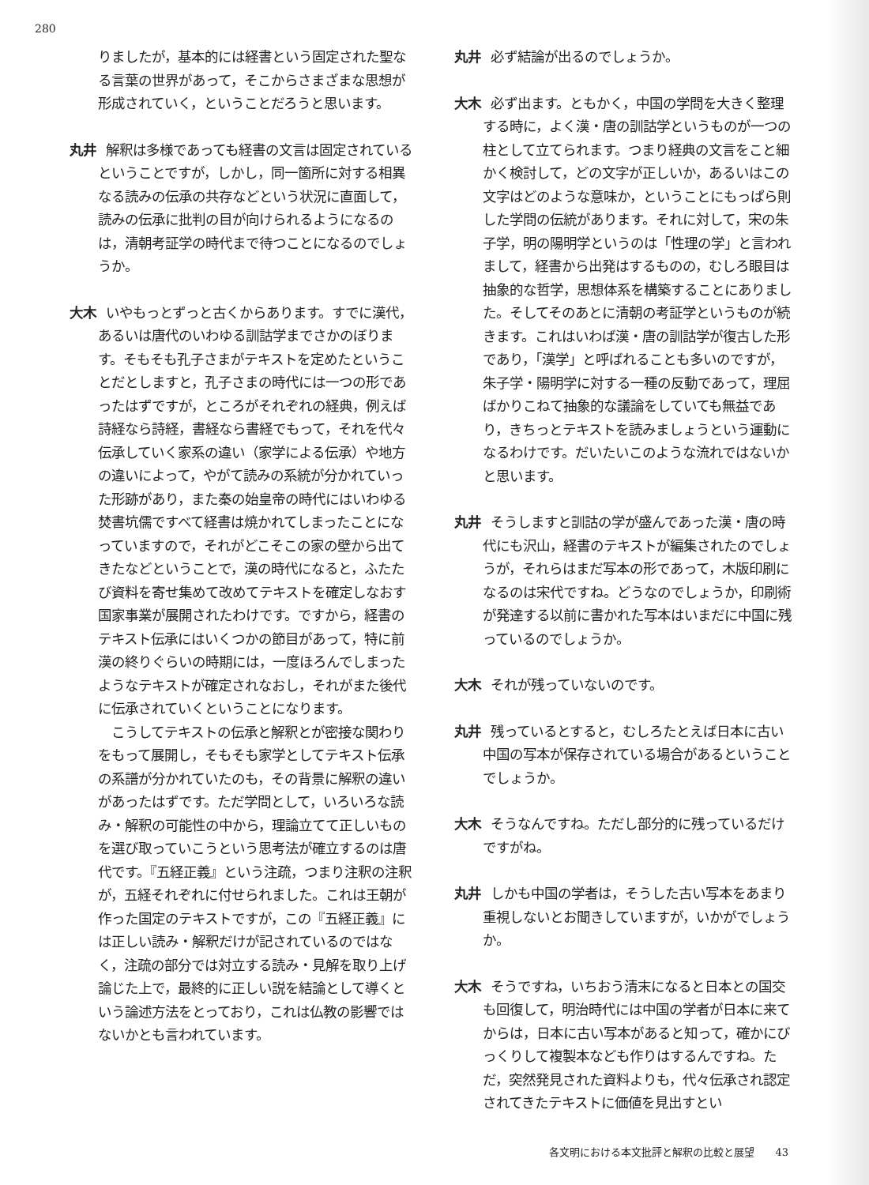280
りましたが，基本的には経書という固定された聖なる言葉の世界があって，そこからさまざまな思想が形成されていく，ということだろうと思います。
丸井 解釈は多様であっても経書の文言は固定されているということですが，しかし，同一箇所に対する相異なる読みの伝承の共存などという状況に直面して，読みの伝承に批判の目が向けられるようになるのは，清朝考証学の時代まで待つことになるのでしょうか。
大木 いやもっとずっと古くからあります。すでに漢代，あるいは唐代のいわゆる訓詁学までさかのぼります。そもそも孔子さまがテキストを定めたということだとしますと，孔子さまの時代には一つの形であったはずですが，ところがそれぞれの経典，例えば詩経なら詩経，書経なら書経でもって，それを代々伝承していく家系の違い（家学による伝承）や地方の違いによって，やがて読みの系統が分かれていった形跡があり，また秦の始皇帝の時代にはいわゆる焚書坑儒ですべて経書は焼かれてしまったことになっていますので，それがどこそこの家の壁から出てきたなどということで，漢の時代になると，ふたたび資料を寄せ集めて改めてテキストを確定しなおす国家事業が展開されたわけです。ですから，経書のテキスト伝承にはいくつかの節目があって，特に前漢の終りぐらいの時期には，一度ほろんでしまったようなテキストが確定されなおし，それがまた後代に伝承されていくということになります。
　こうしてテキストの伝承と解釈とが密接な関わりをもって展開し，そもそも家学としてテキスト伝承の系譜が分かれていたのも，その背景に解釈の違いがあったはずです。ただ学問として，いろいろな読み・解釈の可能性の中から，理論立てて正しいものを選び取っていこうという思考法が確立するのは唐代です。『五経正義』という注疏，つまり注釈の注釈が，五経それぞれに付せられました。これは王朝が作った国定のテキストですが，この『五経正義』には正しい読み・解釈だけが記されているのではなく，注疏の部分では対立する読み・見解を取り上げ論じた上で，最終的に正しい説を結論として導くという論述方法をとっており，これは仏教の影響ではないかとも言われています。
丸井 必ず結論が出るのでしょうか。
大木 必ず出ます。ともかく，中国の学問を大きく整理する時に，よく漢・唐の訓詁学というものが一つの柱として立てられます。つまり経典の文言をこと細かく検討して，どの文字が正しいか，あるいはこの文字はどのような意味か，ということにもっぱら則した学問の伝統があります。それに対して，宋の朱子学，明の陽明学というのは「性理の学」と言われまして，経書から出発はするものの，むしろ眼目は抽象的な哲学，思想体系を構築することにありました。そしてそのあとに清朝の考証学というものが続きます。これはいわば漢・唐の訓詁学が復古した形であり，「漢学」と呼ばれることも多いのですが，朱子学・陽明学に対する一種の反動であって，理屈ばかりこねて抽象的な議論をしていても無益であり，きちっとテキストを読みましょうという運動になるわけです。だいたいこのような流れではないかと思います。
丸井 そうしますと訓詁の学が盛んであった漢・唐の時代にも沢山，経書のテキストが編集されたのでしょうが，それらはまだ写本の形であって，木版印刷になるのは宋代ですね。どうなのでしょうか，印刷術が発達する以前に書かれた写本はいまだに中国に残っているのでしょうか。
大木 それが残っていないのです。
丸井 残っているとすると，むしろたとえば日本に古い中国の写本が保存されている場合があるということでしょうか。
大木 そうなんですね。ただし部分的に残っているだけですがね。
丸井 しかも中国の学者は，そうした古い写本をあまり重視しないとお聞きしていますが，いかがでしょうか。
大木 そうですね，いちおう清末になると日本との国交も回復して，明治時代には中国の学者が日本に来てからは，日本に古い写本があると知って，確かにびっくりして複製本なども作りはするんですね。ただ，突然発見された資料よりも，代々伝承され認定されてきたテキストに価値を見出すとい
各文明における本文批評と解釈の比較と展望　　43